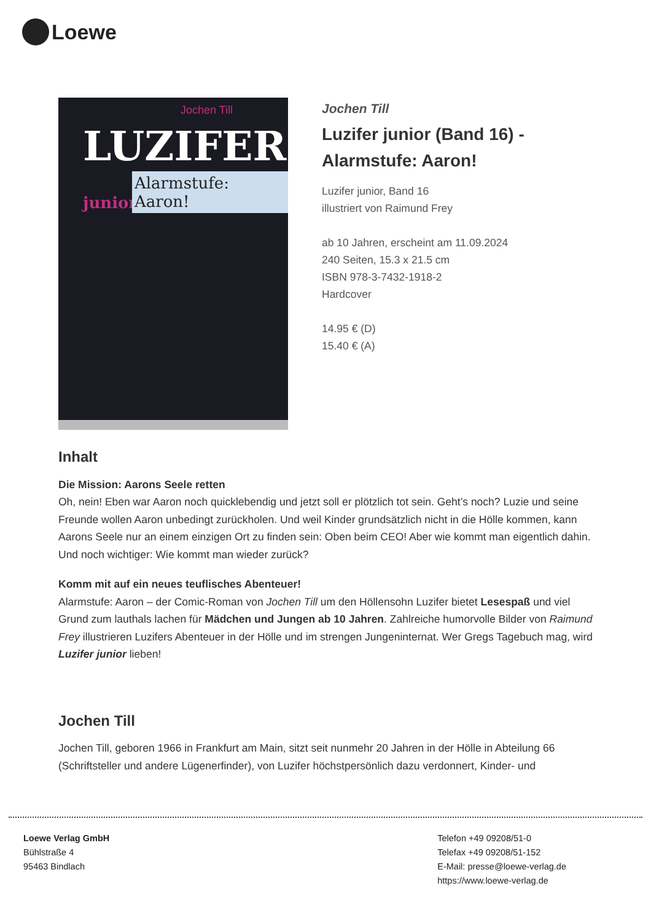Loewe
Jochen Till
LUZIFER junior
Alarmstufe: Aaron!
Jochen Till
Luzifer junior (Band 16) - Alarmstufe: Aaron!
Luzifer junior, Band 16
illustriert von Raimund Frey
ab 10 Jahren, erscheint am 11.09.2024
240 Seiten, 15.3 x 21.5 cm
ISBN 978-3-7432-1918-2
Hardcover
14.95 € (D)
15.40 € (A)
Inhalt
Die Mission: Aarons Seele retten
Oh, nein! Eben war Aaron noch quicklebendig und jetzt soll er plötzlich tot sein. Geht’s noch? Luzie und seine Freunde wollen Aaron unbedingt zurückholen. Und weil Kinder grundsätzlich nicht in die Hölle kommen, kann Aarons Seele nur an einem einzigen Ort zu finden sein: Oben beim CEO! Aber wie kommt man eigentlich dahin. Und noch wichtiger: Wie kommt man wieder zurück?
Komm mit auf ein neues teuflisches Abenteuer!
Alarmstufe: Aaron – der Comic-Roman von Jochen Till um den Höllensohn Luzifer bietet Lesespaß und viel Grund zum lauthals lachen für Mädchen und Jungen ab 10 Jahren. Zahlreiche humorvolle Bilder von Raimund Frey illustrieren Luzifers Abenteuer in der Hölle und im strengen Jungeninternat. Wer Gregs Tagebuch mag, wird Luzifer junior lieben!
Jochen Till
Jochen Till, geboren 1966 in Frankfurt am Main, sitzt seit nunmehr 20 Jahren in der Hölle in Abteilung 66 (Schriftsteller und andere Lügenerfinder), von Luzifer höchstpersönlich dazu verdonnert, Kinder- und
Loewe Verlag GmbH
Bühlstraße 4
95463 Bindlach
Telefon +49 09208/51-0
Telefax +49 09208/51-152
E-Mail: presse@loewe-verlag.de
https://www.loewe-verlag.de